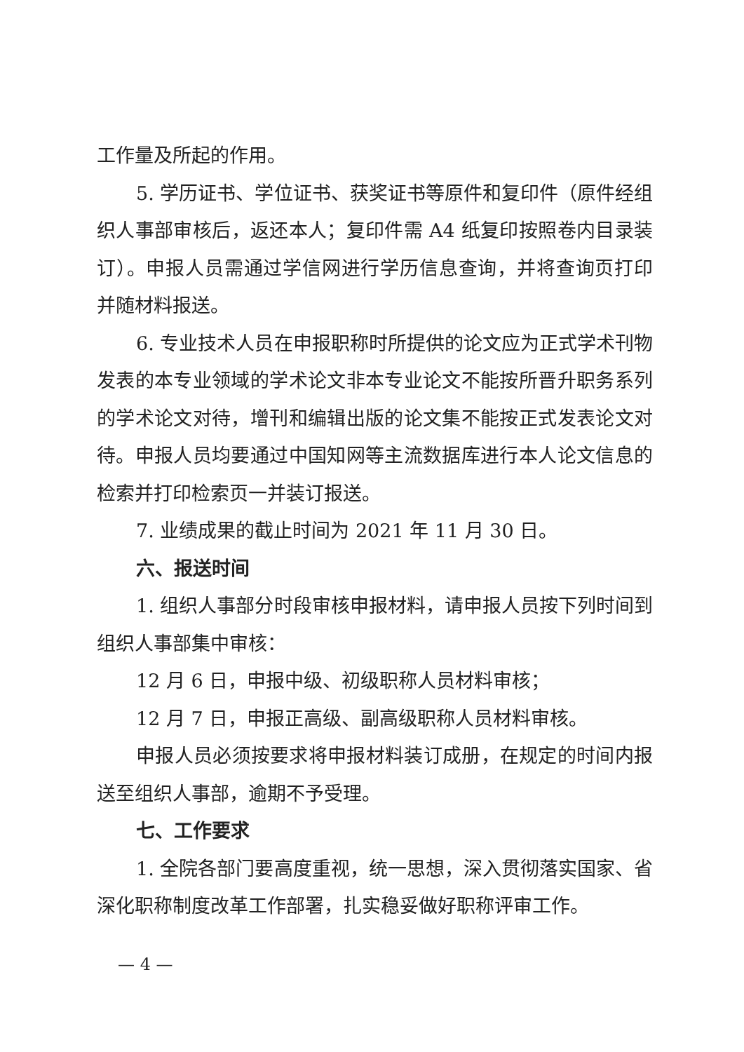工作量及所起的作用。
5. 学历证书、学位证书、获奖证书等原件和复印件（原件经组织人事部审核后，返还本人；复印件需 A4 纸复印按照卷内目录装订）。申报人员需通过学信网进行学历信息查询，并将查询页打印并随材料报送。
6. 专业技术人员在申报职称时所提供的论文应为正式学术刊物发表的本专业领域的学术论文非本专业论文不能按所晋升职务系列的学术论文对待，增刊和编辑出版的论文集不能按正式发表论文对待。申报人员均要通过中国知网等主流数据库进行本人论文信息的检索并打印检索页一并装订报送。
7. 业绩成果的截止时间为 2021 年 11 月 30 日。
六、报送时间
1. 组织人事部分时段审核申报材料，请申报人员按下列时间到组织人事部集中审核：
12 月 6 日，申报中级、初级职称人员材料审核；
12 月 7 日，申报正高级、副高级职称人员材料审核。
申报人员必须按要求将申报材料装订成册，在规定的时间内报送至组织人事部，逾期不予受理。
七、工作要求
1. 全院各部门要高度重视，统一思想，深入贯彻落实国家、省深化职称制度改革工作部署，扎实稳妥做好职称评审工作。
— 4 —